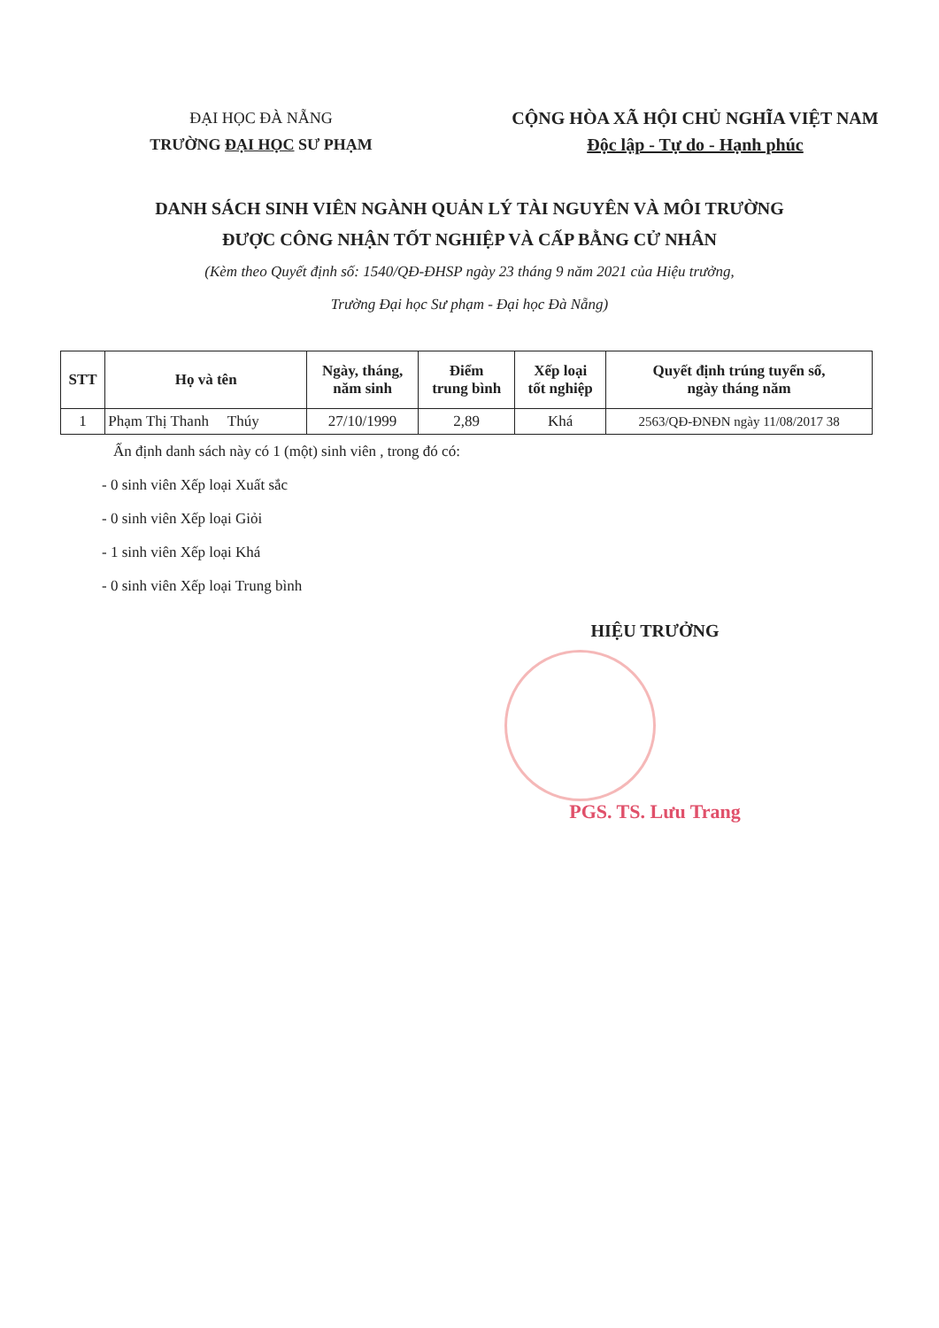ĐẠI HỌC ĐÀ NẴNG
TRƯỜNG ĐẠI HỌC SƯ PHẠM
CỘNG HÒA XÃ HỘI CHỦ NGHĨA VIỆT NAM
Độc lập - Tự do - Hạnh phúc
DANH SÁCH SINH VIÊN NGÀNH QUẢN LÝ TÀI NGUYÊN VÀ MÔI TRƯỜNG
ĐƯỢC CÔNG NHẬN TỐT NGHIỆP VÀ CẤP BẰNG CỬ NHÂN
(Kèm theo Quyết định số: 1540/QĐ-ĐHSP ngày 23 tháng 9 năm 2021 của Hiệu trưởng,
Trường Đại học Sư phạm - Đại học Đà Nẵng)
| STT | Họ và tên | Ngày, tháng, năm sinh | Điểm trung bình | Xếp loại tốt nghiệp | Quyết định trúng tuyển số, ngày tháng năm |
| --- | --- | --- | --- | --- | --- |
| 1 | Phạm Thị Thanh Thúy | 27/10/1999 | 2,89 | Khá | 2563/QĐ-ĐNĐN ngày 11/08/2017 38 |
Ấn định danh sách này có 1 (một) sinh viên , trong đó có:
- 0 sinh viên Xếp loại Xuất sắc
- 0 sinh viên Xếp loại Giỏi
- 1 sinh viên Xếp loại Khá
- 0 sinh viên Xếp loại Trung bình
HIỆU TRƯỞNG
PGS. TS. Lưu Trang